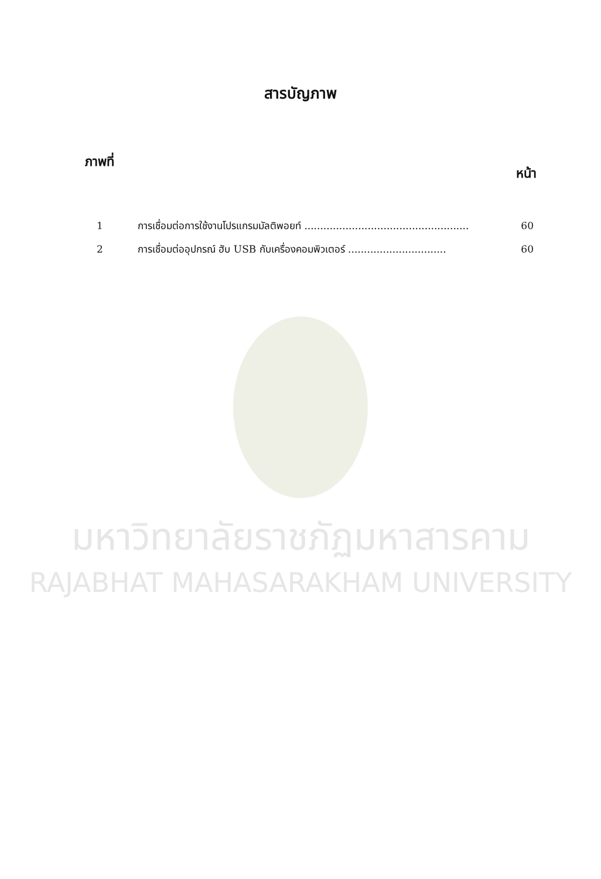มหาวิทยาลัยราชภัฏมหาสารคาม
RAJABHAT MAHASARAKHAM UNIVERSITY
สารบัญภาพ
ภาพที่ หน้า
1 การเชื่อมต่อการใช้งานโปรแกรมมัลติพอยท์ .................................................... 60
2 การเชื่อมต่ออุปกรณ์ ฮับ USB กับเครื่องคอมพิวเตอร์ ............................... 60